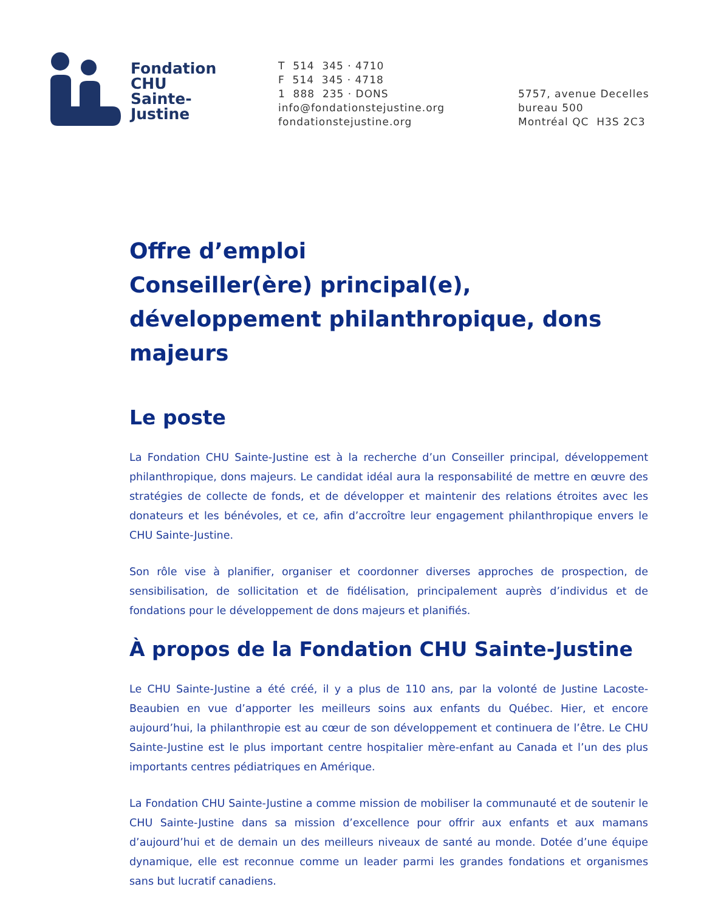Fondation
CHU
Sainte-
Justine
T 514 345 · 4710
F 514 345 · 4718
1 888 235 · DONS
info@fondationstejustine.org
fondationstejustine.org
5757, avenue Decelles
bureau 500
Montréal QC H3S 2C3
Offre d’emploi
Conseiller(ère) principal(e), développement philanthropique, dons majeurs
Le poste
La Fondation CHU Sainte-Justine est à la recherche d’un Conseiller principal, développement philanthropique, dons majeurs. Le candidat idéal aura la responsabilité de mettre en œuvre des stratégies de collecte de fonds, et de développer et maintenir des relations étroites avec les donateurs et les bénévoles, et ce, afin d’accroître leur engagement philanthropique envers le CHU Sainte-Justine.
Son rôle vise à planifier, organiser et coordonner diverses approches de prospection, de sensibilisation, de sollicitation et de fidélisation, principalement auprès d’individus et de fondations pour le développement de dons majeurs et planifiés.
À propos de la Fondation CHU Sainte-Justine
Le CHU Sainte-Justine a été créé, il y a plus de 110 ans, par la volonté de Justine Lacoste-Beaubien en vue d’apporter les meilleurs soins aux enfants du Québec. Hier, et encore aujourd’hui, la philanthropie est au cœur de son développement et continuera de l’être. Le CHU Sainte-Justine est le plus important centre hospitalier mère-enfant au Canada et l’un des plus importants centres pédiatriques en Amérique.
La Fondation CHU Sainte-Justine a comme mission de mobiliser la communauté et de soutenir le CHU Sainte-Justine dans sa mission d’excellence pour offrir aux enfants et aux mamans d’aujourd’hui et de demain un des meilleurs niveaux de santé au monde. Dotée d’une équipe dynamique, elle est reconnue comme un leader parmi les grandes fondations et organismes sans but lucratif canadiens.